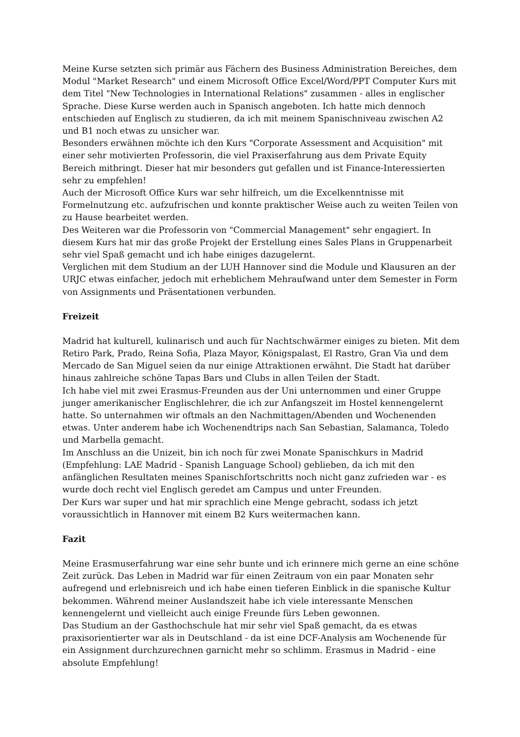Meine Kurse setzten sich primär aus Fächern des Business Administration Bereiches, dem Modul "Market Research" und einem Microsoft Office Excel/Word/PPT Computer Kurs mit dem Titel "New Technologies in International Relations" zusammen - alles in englischer Sprache. Diese Kurse werden auch in Spanisch angeboten. Ich hatte mich dennoch entschieden auf Englisch zu studieren, da ich mit meinem Spanischniveau zwischen A2 und B1 noch etwas zu unsicher war.
Besonders erwähnen möchte ich den Kurs "Corporate Assessment and Acquisition" mit einer sehr motivierten Professorin, die viel Praxiserfahrung aus dem Private Equity Bereich mitbringt. Dieser hat mir besonders gut gefallen und ist Finance-Interessierten sehr zu empfehlen!
Auch der Microsoft Office Kurs war sehr hilfreich, um die Excelkenntnisse mit Formelnutzung etc. aufzufrischen und konnte praktischer Weise auch zu weiten Teilen von zu Hause bearbeitet werden.
Des Weiteren war die Professorin von "Commercial Management" sehr engagiert. In diesem Kurs hat mir das große Projekt der Erstellung eines Sales Plans in Gruppenarbeit sehr viel Spaß gemacht und ich habe einiges dazugelernt.
Verglichen mit dem Studium an der LUH Hannover sind die Module und Klausuren an der URJC etwas einfacher, jedoch mit erheblichem Mehraufwand unter dem Semester in Form von Assignments und Präsentationen verbunden.
Freizeit
Madrid hat kulturell, kulinarisch und auch für Nachtschwärmer einiges zu bieten. Mit dem Retiro Park, Prado, Reina Sofia, Plaza Mayor, Königspalast, El Rastro, Gran Via und dem Mercado de San Miguel seien da nur einige Attraktionen erwähnt. Die Stadt hat darüber hinaus zahlreiche schöne Tapas Bars und Clubs in allen Teilen der Stadt.
Ich habe viel mit zwei Erasmus-Freunden aus der Uni unternommen und einer Gruppe junger amerikanischer Englischlehrer, die ich zur Anfangszeit im Hostel kennengelernt hatte. So unternahmen wir oftmals an den Nachmittagen/Abenden und Wochenenden etwas. Unter anderem habe ich Wochenendtrips nach San Sebastian, Salamanca, Toledo und Marbella gemacht.
Im Anschluss an die Unizeit, bin ich noch für zwei Monate Spanischkurs in Madrid (Empfehlung: LAE Madrid - Spanish Language School) geblieben, da ich mit den anfänglichen Resultaten meines Spanischfortschritts noch nicht ganz zufrieden war - es wurde doch recht viel Englisch geredet am Campus und unter Freunden.
Der Kurs war super und hat mir sprachlich eine Menge gebracht, sodass ich jetzt voraussichtlich in Hannover mit einem B2 Kurs weitermachen kann.
Fazit
Meine Erasmuserfahrung war eine sehr bunte und ich erinnere mich gerne an eine schöne Zeit zurück. Das Leben in Madrid war für einen Zeitraum von ein paar Monaten sehr aufregend und erlebnisreich und ich habe einen tieferen Einblick in die spanische Kultur bekommen. Während meiner Auslandszeit habe ich viele interessante Menschen kennengelernt und vielleicht auch einige Freunde fürs Leben gewonnen.
Das Studium an der Gasthochschule hat mir sehr viel Spaß gemacht, da es etwas praxisorientierter war als in Deutschland - da ist eine DCF-Analysis am Wochenende für ein Assignment durchzurechnen garnicht mehr so schlimm. Erasmus in Madrid - eine absolute Empfehlung!